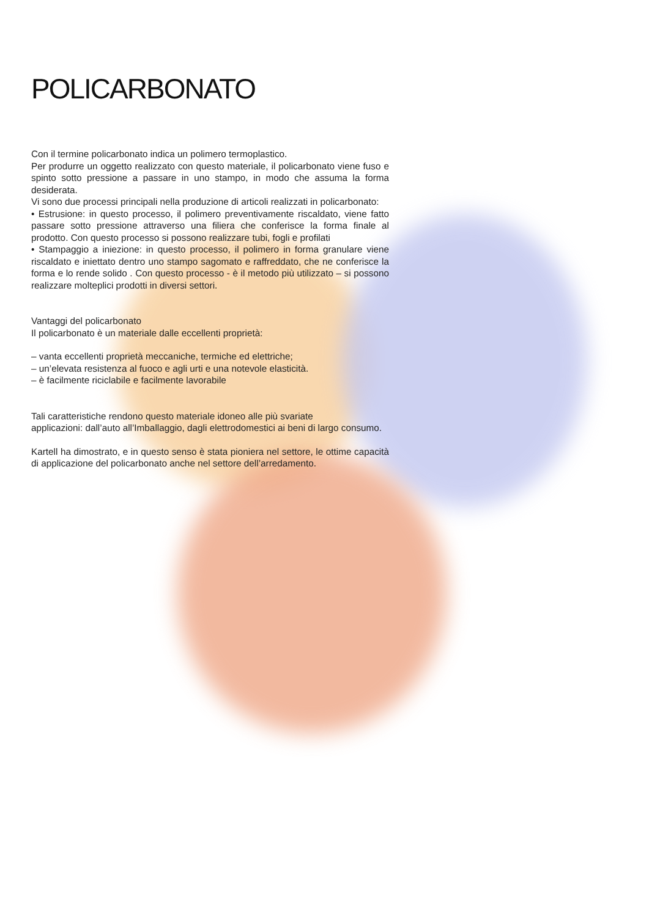POLICARBONATO
Con il termine policarbonato indica un polimero termoplastico.
Per produrre un oggetto realizzato con questo materiale, il policarbonato viene fuso e spinto sotto pressione a passare in uno stampo, in modo che assuma la forma desiderata.
Vi sono due processi principali nella produzione di articoli realizzati in policarbonato:
• Estrusione: in questo processo, il polimero preventivamente riscaldato, viene fatto passare sotto pressione attraverso una filiera che conferisce la forma finale al prodotto. Con questo processo si possono realizzare tubi, fogli e profilati
• Stampaggio a iniezione: in questo processo, il polimero in forma granulare viene riscaldato e iniettato dentro uno stampo sagomato e raffreddato, che ne conferisce la forma e lo rende solido . Con questo processo - è il metodo più utilizzato – si possono realizzare molteplici prodotti in diversi settori.
Vantaggi del policarbonato
Il policarbonato è un materiale dalle eccellenti proprietà:
– vanta eccellenti proprietà meccaniche, termiche ed elettriche;
– un’elevata resistenza al fuoco e agli urti e una notevole elasticità.
– è facilmente riciclabile e facilmente lavorabile
Tali caratteristiche rendono questo materiale idoneo alle più svariate
applicazioni: dall’auto all’Imballaggio, dagli elettrodomestici ai beni di largo consumo.
Kartell ha dimostrato, e in questo senso è stata pioniera nel settore, le ottime capacità di applicazione del policarbonato anche nel settore dell’arredamento.